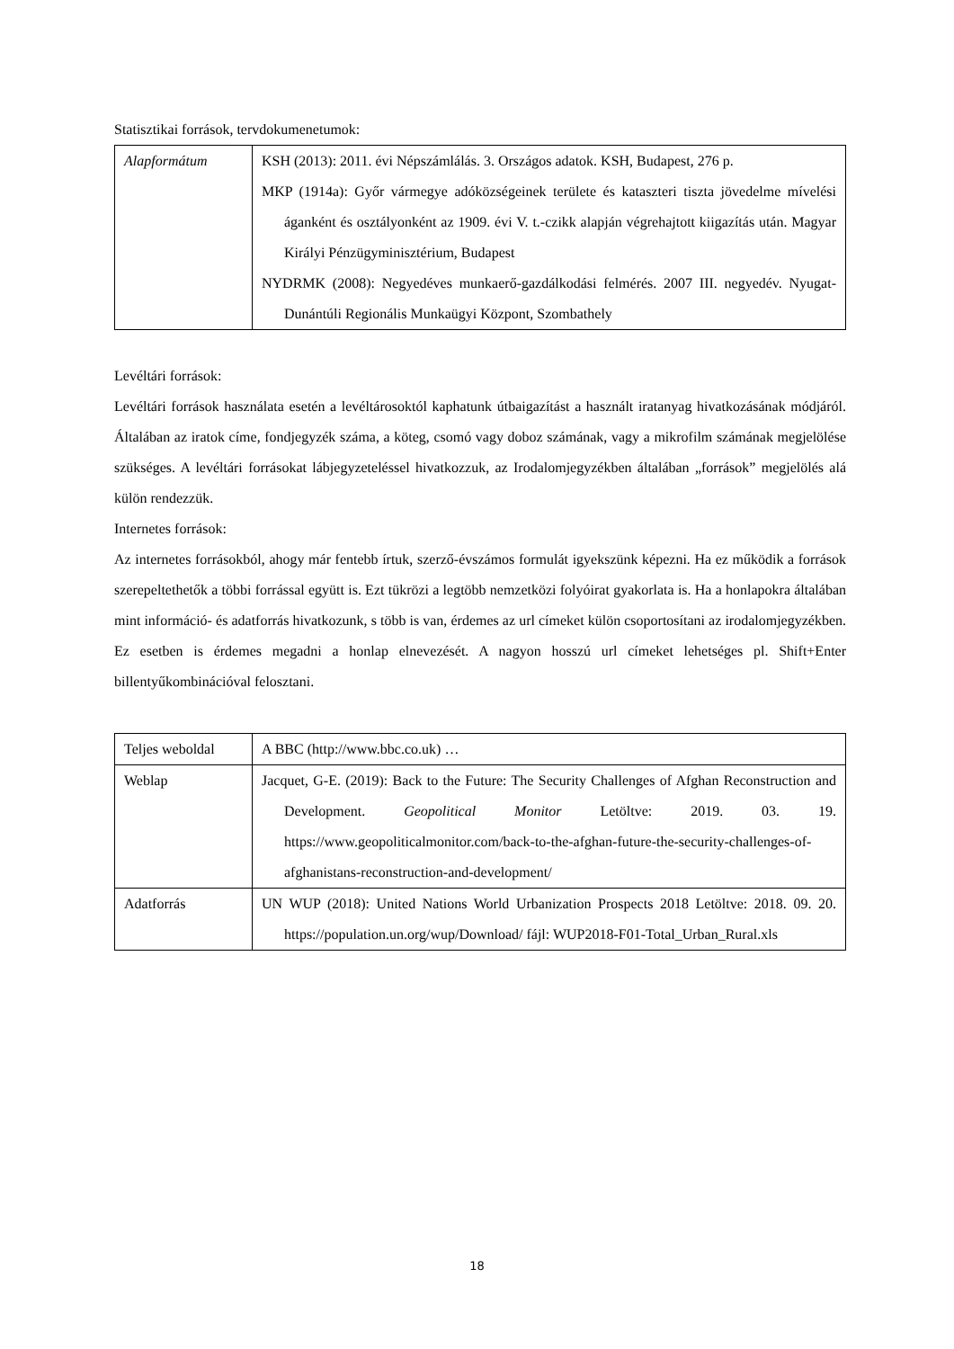Statisztikai források, tervdokumenetumok:
| Alapformátum | KSH (2013): 2011. évi Népszámlálás. 3. Országos adatok. KSH, Budapest, 276 p. MKP (1914a): Győr vármegye adóközségeinek területe és kataszteri tiszta jövedelme mívelési áganként és osztályonként az 1909. évi V. t.-czikk alapján végrehajtott kiigazítás után. Magyar Királyi Pénzügyminisztérium, Budapest NYDRMK (2008): Negyedéves munkaerő-gazdálkodási felmérés. 2007 III. negyedév. Nyugat-Dunántúli Regionális Munkaügyi Központ, Szombathely |
Levéltári források:
Levéltári források használata esetén a levéltárosoktól kaphatunk útbaigazítást a használt iratanyag hivatkozásának módjáról. Általában az iratok címe, fondjegyzék száma, a köteg, csomó vagy doboz számának, vagy a mikrofilm számának megjelölése szükséges. A levéltári forrásokat lábjegyzeteléssel hivatkozzuk, az Irodalomjegyzékben általában „források” megjelölés alá külön rendezzük.
Internetes források:
Az internetes forrásokból, ahogy már fentebb írtuk, szerző-évszámos formulát igyekszünk képezni. Ha ez működik a források szerepeltethetők a többi forrással együtt is. Ezt tükrözi a legtöbb nemzetközi folyóirat gyakorlata is. Ha a honlapokra általában mint információ- és adatforrás hivatkozunk, s több is van, érdemes az url címeket külön csoportosítani az irodalomjegyzékben. Ez esetben is érdemes megadni a honlap elnevezését. A nagyon hosszú url címeket lehetséges pl. Shift+Enter billentyűkombinációval felosztani.
| Teljes weboldal | A BBC (http://www.bbc.co.uk) … |
| Weblap | Jacquet, G-E. (2019): Back to the Future: The Security Challenges of Afghan Reconstruction and Development. Geopolitical Monitor Letöltve: 2019. 03. 19. https://www.geopoliticalmonitor.com/back-to-the-afghan-future-the-security-challenges-of-afghanistans-reconstruction-and-development/ |
| Adatforrás | UN WUP (2018): United Nations World Urbanization Prospects 2018 Letöltve: 2018. 09. 20. https://population.un.org/wup/Download/ fájl: WUP2018-F01-Total_Urban_Rural.xls |
18